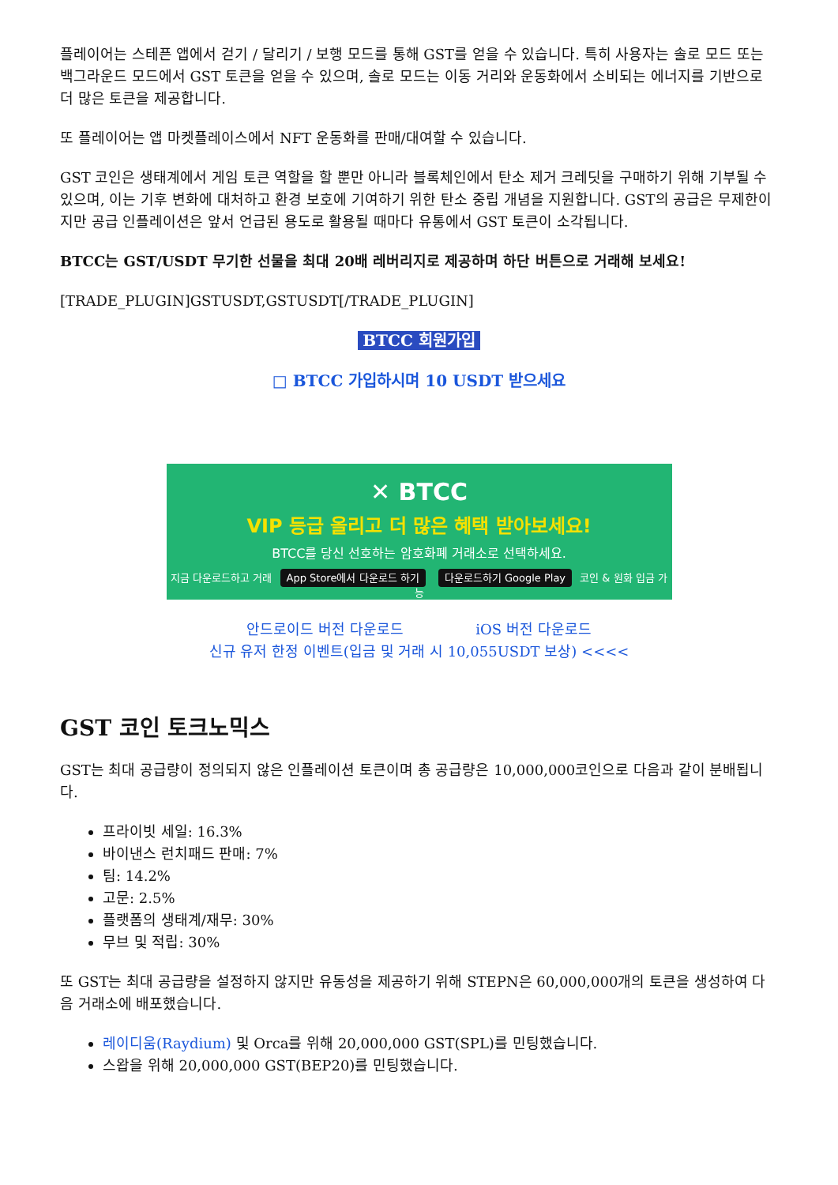플레이어는 스테픈 앱에서 걷기 / 달리기 / 보행 모드를 통해 GST를 얻을 수 있습니다. 특히 사용자는 솔로 모드 또는 백그라운드 모드에서 GST 토큰을 얻을 수 있으며, 솔로 모드는 이동 거리와 운동화에서 소비되는 에너지를 기반으로 더 많은 토큰을 제공합니다.
또 플레이어는 앱 마켓플레이스에서 NFT 운동화를 판매/대여할 수 있습니다.
GST 코인은 생태계에서 게임 토큰 역할을 할 뿐만 아니라 블록체인에서 탄소 제거 크레딧을 구매하기 위해 기부될 수 있으며, 이는 기후 변화에 대처하고 환경 보호에 기여하기 위한 탄소 중립 개념을 지원합니다. GST의 공급은 무제한이지만 공급 인플레이션은 앞서 언급된 용도로 활용될 때마다 유통에서 GST 토큰이 소각됩니다.
BTCC는 GST/USDT 무기한 선물을 최대 20배 레버리지로 제공하며 하단 버튼으로 거래해 보세요!
[TRADE_PLUGIN]GSTUSDT,GSTUSDT[/TRADE_PLUGIN]
BTCC 회원가입
□ BTCC 가입하시며 10 USDT 받으세요
✕ BTCC
VIP 등급 올리고 더 많은 혜택 받아보세요!
BTCC를 당신 선호하는 암호화폐 거래소로 선택하세요.
지금 다운로드하고 거래 App Store에서 다운로드 하기 다운로드하기 Google Play 코인 & 원화 입금 가능
안드로이드 버전 다운로드 iOS 버전 다운로드
신규 유저 한정 이벤트(입금 및 거래 시 10,055USDT 보상) <<<<
GST 코인 토크노믹스
GST는 최대 공급량이 정의되지 않은 인플레이션 토큰이며 총 공급량은 10,000,000코인으로 다음과 같이 분배됩니다.
프라이빗 세일: 16.3%
바이낸스 런치패드 판매: 7%
팀: 14.2%
고문: 2.5%
플랫폼의 생태계/재무: 30%
무브 및 적립: 30%
또 GST는 최대 공급량을 설정하지 않지만 유동성을 제공하기 위해 STEPN은 60,000,000개의 토큰을 생성하여 다음 거래소에 배포했습니다.
레이디움(Raydium) 및 Orca를 위해 20,000,000 GST(SPL)를 민팅했습니다.
스왑을 위해 20,000,000 GST(BEP20)를 민팅했습니다.